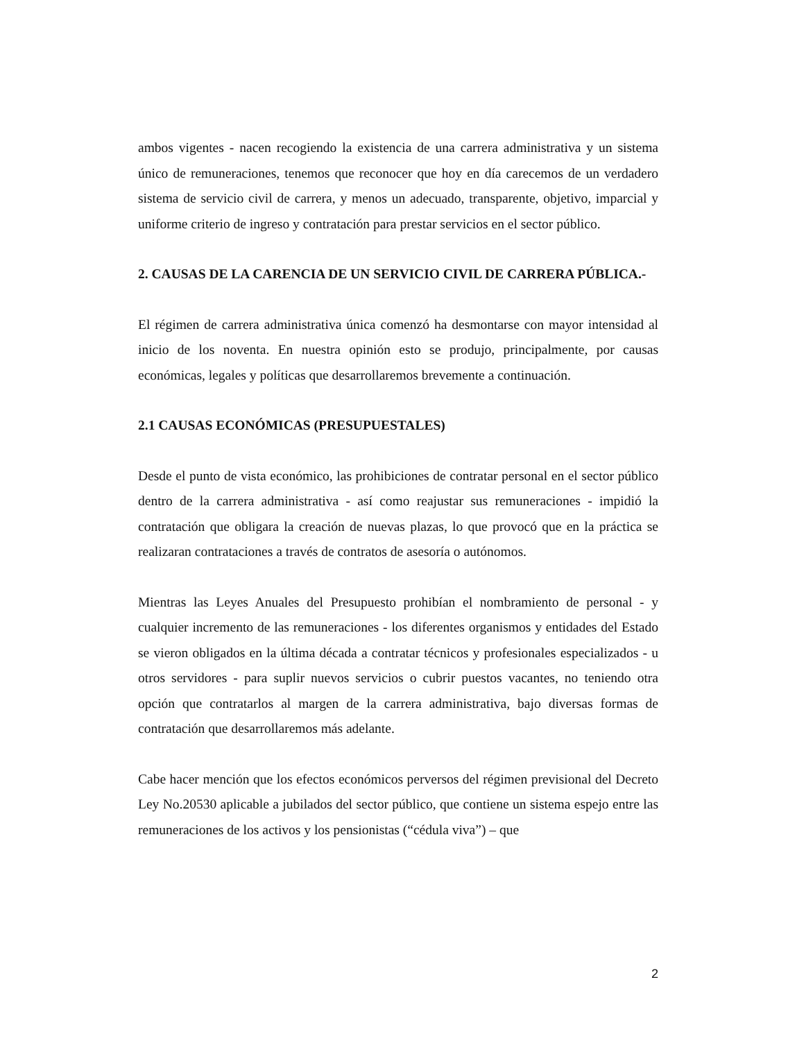ambos vigentes - nacen recogiendo la existencia de una carrera administrativa y un sistema único de remuneraciones, tenemos que reconocer que hoy en día carecemos de un verdadero sistema de servicio civil de carrera, y menos un adecuado, transparente, objetivo, imparcial y uniforme criterio de ingreso y contratación para prestar servicios en el sector público.
2. CAUSAS DE LA CARENCIA DE UN SERVICIO CIVIL DE CARRERA PÚBLICA.-
El régimen de carrera administrativa única comenzó ha desmontarse con mayor intensidad al inicio de los noventa. En nuestra opinión esto se produjo, principalmente, por causas económicas, legales y políticas que desarrollaremos brevemente a continuación.
2.1 CAUSAS ECONÓMICAS (PRESUPUESTALES)
Desde el punto de vista económico, las prohibiciones de contratar personal en el sector público dentro de la carrera administrativa - así como reajustar sus remuneraciones - impidió la contratación que obligara la creación de nuevas plazas, lo que provocó que en la práctica se realizaran contrataciones a través de contratos de asesoría o autónomos.
Mientras las Leyes Anuales del Presupuesto prohibían el nombramiento de personal - y cualquier incremento de las remuneraciones - los diferentes organismos y entidades del Estado se vieron obligados en la última década a contratar técnicos y profesionales especializados - u otros servidores - para suplir nuevos servicios o cubrir puestos vacantes, no teniendo otra opción que contratarlos al margen de la carrera administrativa, bajo diversas formas de contratación que desarrollaremos más adelante.
Cabe hacer mención que los efectos económicos perversos del régimen previsional del Decreto Ley No.20530 aplicable a jubilados del sector público, que contiene un sistema espejo entre las remuneraciones de los activos y los pensionistas (“cédula viva”) – que
2